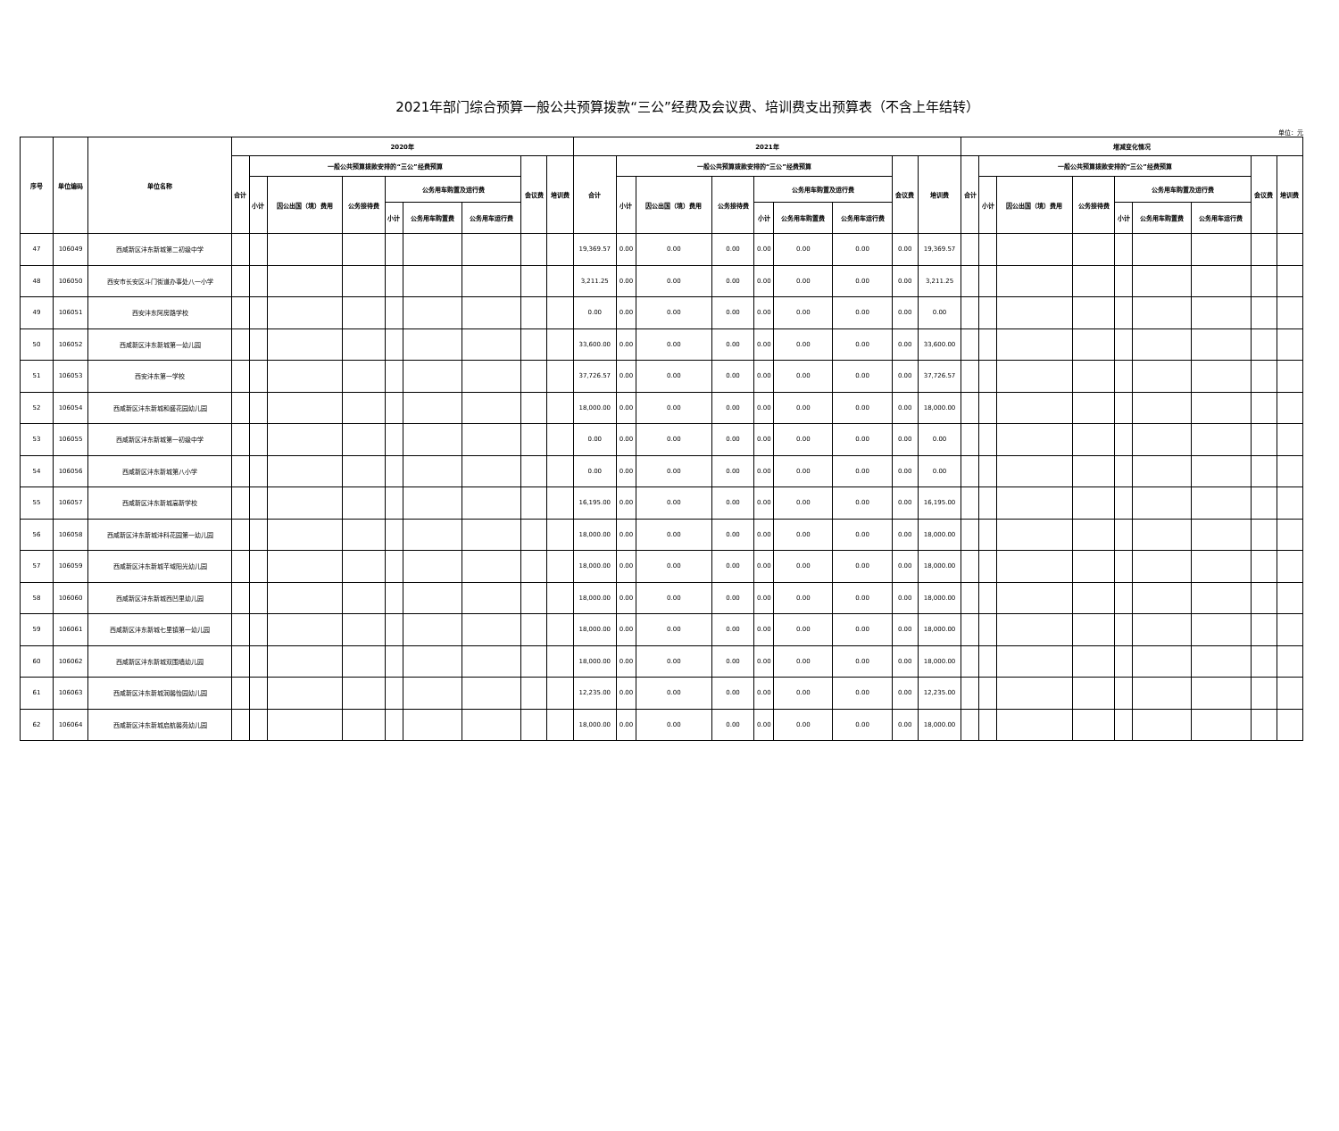2021年部门综合预算一般公共预算拨款“三公”经费及会议费、培训费支出预算表（不含上年结转）
单位：元
| 序号 | 单位编码 | 单位名称 | 2020年 | | | | | | | | | 2021年 | | | | | | | | | 增减变化情况 | | | | | | | | |
| --- | --- | --- | --- | --- | --- | --- | --- | --- | --- | --- | --- | --- | --- | --- | --- | --- | --- | --- | --- | --- | --- | --- | --- | --- | --- | --- | --- | --- | --- |
| | | | 合计 | 一般公共预算拨款安排的“三公”经费预算 | | | | | | 会议费 | 培训费 | 合计 | 一般公共预算拨款安排的“三公”经费预算 | | | | | | 会议费 | 培训费 | 合计 | 一般公共预算拨款安排的“三公”经费预算 | | | | | | 会议费 | 培训费 |
| | | | | 小计 | 因公出国（境）费用 | 公务接待费 | 公务用车购置及运行费 | | | | | | 小计 | 因公出国（境）费用 | 公务接待费 | 公务用车购置及运行费 | | | | | | 小计 | 因公出国（境）费用 | 公务接待费 | 公务用车购置及运行费 | | | | |
| | | | | | | | 小计 | 公务用车购置费 | 公务用车运行费 | | | | | | | 小计 | 公务用车购置费 | 公务用车运行费 | | | | | | | 小计 | 公务用车购置费 | 公务用车运行费 | | |
| 47 | 106049 | 西咸新区沣东新城第二初级中学 | | | | | | | | | | 19,369.57 | 0.00 | 0.00 | 0.00 | 0.00 | 0.00 | 0.00 | 0.00 | 19,369.57 | | | | | | | | | |
| 48 | 106050 | 西安市长安区斗门街道办事处八一小学 | | | | | | | | | | 3,211.25 | 0.00 | 0.00 | 0.00 | 0.00 | 0.00 | 0.00 | 0.00 | 3,211.25 | | | | | | | | | |
| 49 | 106051 | 西安沣东阿房路学校 | | | | | | | | | | 0.00 | 0.00 | 0.00 | 0.00 | 0.00 | 0.00 | 0.00 | 0.00 | 0.00 | | | | | | | | | |
| 50 | 106052 | 西咸新区沣东新城第一幼儿园 | | | | | | | | | | 33,600.00 | 0.00 | 0.00 | 0.00 | 0.00 | 0.00 | 0.00 | 0.00 | 33,600.00 | | | | | | | | | |
| 51 | 106053 | 西安沣东第一学校 | | | | | | | | | | 37,726.57 | 0.00 | 0.00 | 0.00 | 0.00 | 0.00 | 0.00 | 0.00 | 37,726.57 | | | | | | | | | |
| 52 | 106054 | 西咸新区沣东新城和盛花园幼儿园 | | | | | | | | | | 18,000.00 | 0.00 | 0.00 | 0.00 | 0.00 | 0.00 | 0.00 | 0.00 | 18,000.00 | | | | | | | | | |
| 53 | 106055 | 西咸新区沣东新城第一初级中学 | | | | | | | | | | 0.00 | 0.00 | 0.00 | 0.00 | 0.00 | 0.00 | 0.00 | 0.00 | 0.00 | | | | | | | | | |
| 54 | 106056 | 西咸新区沣东新城第八小学 | | | | | | | | | | 0.00 | 0.00 | 0.00 | 0.00 | 0.00 | 0.00 | 0.00 | 0.00 | 0.00 | | | | | | | | | |
| 55 | 106057 | 西咸新区沣东新城高新学校 | | | | | | | | | | 16,195.00 | 0.00 | 0.00 | 0.00 | 0.00 | 0.00 | 0.00 | 0.00 | 16,195.00 | | | | | | | | | |
| 56 | 106058 | 西咸新区沣东新城沣科花园第一幼儿园 | | | | | | | | | | 18,000.00 | 0.00 | 0.00 | 0.00 | 0.00 | 0.00 | 0.00 | 0.00 | 18,000.00 | | | | | | | | | |
| 57 | 106059 | 西咸新区沣东新城芊域阳光幼儿园 | | | | | | | | | | 18,000.00 | 0.00 | 0.00 | 0.00 | 0.00 | 0.00 | 0.00 | 0.00 | 18,000.00 | | | | | | | | | |
| 58 | 106060 | 西咸新区沣东新城西凹里幼儿园 | | | | | | | | | | 18,000.00 | 0.00 | 0.00 | 0.00 | 0.00 | 0.00 | 0.00 | 0.00 | 18,000.00 | | | | | | | | | |
| 59 | 106061 | 西咸新区沣东新城七里镇第一幼儿园 | | | | | | | | | | 18,000.00 | 0.00 | 0.00 | 0.00 | 0.00 | 0.00 | 0.00 | 0.00 | 18,000.00 | | | | | | | | | |
| 60 | 106062 | 西咸新区沣东新城双围墙幼儿园 | | | | | | | | | | 18,000.00 | 0.00 | 0.00 | 0.00 | 0.00 | 0.00 | 0.00 | 0.00 | 18,000.00 | | | | | | | | | |
| 61 | 106063 | 西咸新区沣东新城润馨怡园幼儿园 | | | | | | | | | | 12,235.00 | 0.00 | 0.00 | 0.00 | 0.00 | 0.00 | 0.00 | 0.00 | 12,235.00 | | | | | | | | | |
| 62 | 106064 | 西咸新区沣东新城启航馨苑幼儿园 | | | | | | | | | | 18,000.00 | 0.00 | 0.00 | 0.00 | 0.00 | 0.00 | 0.00 | 0.00 | 18,000.00 | | | | | | | | | |